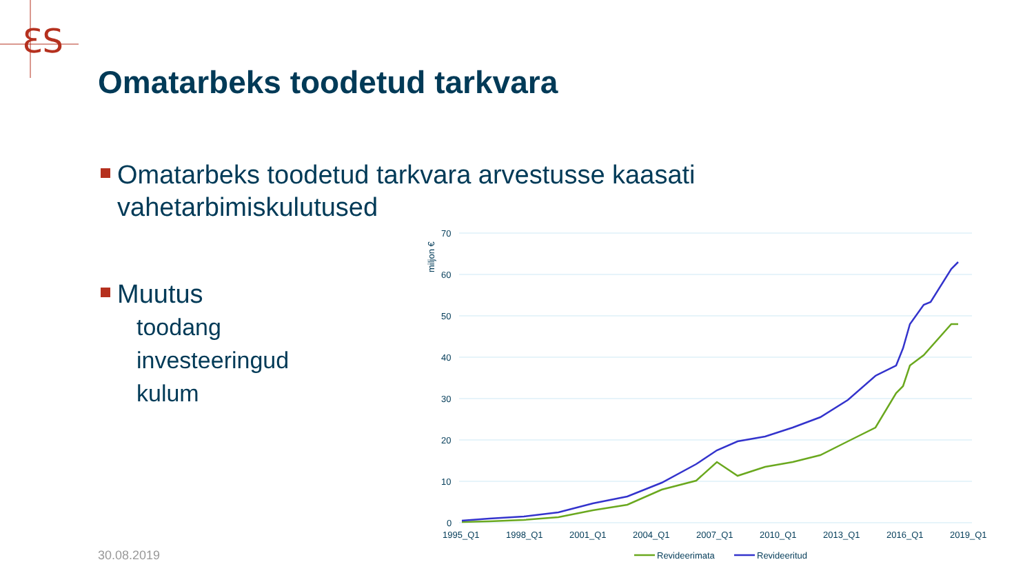ƐS
Omatarbeks toodetud tarkvara
Omatarbeks toodetud tarkvara arvestusse kaasati
vahetarbimiskulutused
Muutus
toodang
investeeringud
kulum
70
60
50
40
30
20
10
0
miljon €
1995_Q1
1998_Q1
2001_Q1
2004_Q1
2007_Q1
2010_Q1
2013_Q1
2016_Q1
2019_Q1
Revideerimata
Revideeritud
30.08.2019